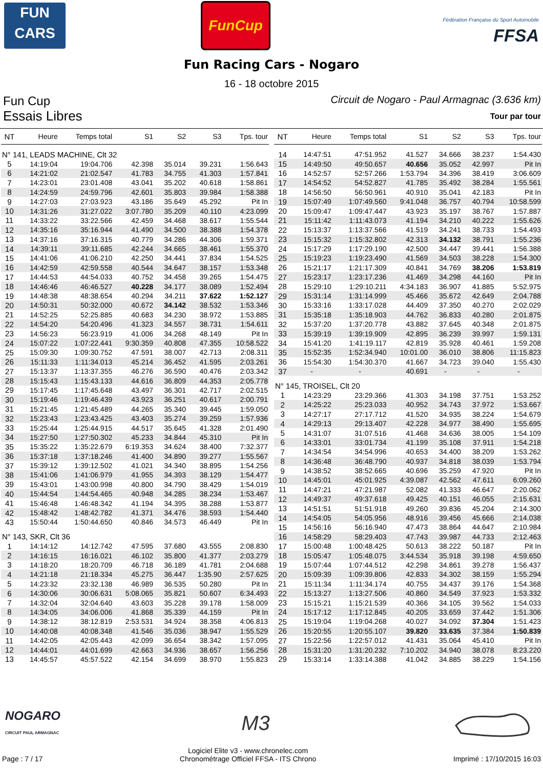FUN
CARS
FunCup
Fédération Française du Sport Automobile FFSA
Fun Racing Cars - Nogaro
16 - 18 octobre 2015
Fun Cup Circuit de Nogaro - Paul Armagnac (3.636 km)
Essais Libres Tour par tour
| NT | Heure | Temps total | S1 | S2 | S3 | Tps. tour |
| --- | --- | --- | --- | --- | --- | --- |
| N° 141, LEADS MACHINE, Clt 32 | | | | | | |
| 5 | 14:19:04 | 19:04.706 | 42.398 | 35.014 | 39.231 | 1:56.643 |
| 6 | 14:21:02 | 21:02.547 | 41.783 | 34.755 | 41.303 | 1:57.841 |
| 7 | 14:23:01 | 23:01.408 | 43.041 | 35.202 | 40.618 | 1:58.861 |
| 8 | 14:24:59 | 24:59.796 | 42.601 | 35.803 | 39.984 | 1:58.388 |
| 9 | 14:27:03 | 27:03.923 | 43.186 | 35.649 | 45.292 | Pit In |
| 10 | 14:31:26 | 31:27.022 | 3:07.780 | 35.209 | 40.110 | 4:23.099 |
| 11 | 14:33:22 | 33:22.566 | 42.459 | 34.468 | 38.617 | 1:55.544 |
| 12 | 14:35:16 | 35:16.944 | 41.490 | 34.500 | 38.388 | 1:54.378 |
| 13 | 14:37:16 | 37:16.315 | 40.779 | 34.286 | 44.306 | 1:59.371 |
| 14 | 14:39:11 | 39:11.685 | 42.244 | 34.665 | 38.461 | 1:55.370 |
| 15 | 14:41:06 | 41:06.210 | 42.250 | 34.441 | 37.834 | 1:54.525 |
| 16 | 14:42:59 | 42:59.558 | 40.544 | 34.647 | 38.157 | 1:53.348 |
| 17 | 14:44:53 | 44:54.033 | 40.752 | 34.458 | 39.265 | 1:54.475 |
| 18 | 14:46:46 | 46:46.527 | 40.228 | 34.177 | 38.089 | 1:52.494 |
| 19 | 14:48:38 | 48:38.654 | 40.294 | 34.211 | 37.622 | 1:52.127 |
| 20 | 14:50:31 | 50:32.000 | 40.672 | 34.142 | 38.532 | 1:53.346 |
| 21 | 14:52:25 | 52:25.885 | 40.683 | 34.230 | 38.972 | 1:53.885 |
| 22 | 14:54:20 | 54:20.496 | 41.323 | 34.557 | 38.731 | 1:54.611 |
| 23 | 14:56:23 | 56:23.919 | 41.006 | 34.268 | 48.149 | Pit In |
| 24 | 15:07:22 | 1:07:22.441 | 9:30.359 | 40.808 | 47.355 | 10:58.522 |
| 25 | 15:09:30 | 1:09:30.752 | 47.591 | 38.007 | 42.713 | 2:08.311 |
| 26 | 15:11:33 | 1:11:34.013 | 45.214 | 36.452 | 41.595 | 2:03.261 |
| 27 | 15:13:37 | 1:13:37.355 | 46.276 | 36.590 | 40.476 | 2:03.342 |
| 28 | 15:15:43 | 1:15:43.133 | 44.616 | 36.809 | 44.353 | 2:05.778 |
| 29 | 15:17:45 | 1:17:45.648 | 43.497 | 36.301 | 42.717 | 2:02.515 |
| 30 | 15:19:46 | 1:19:46.439 | 43.923 | 36.251 | 40.617 | 2:00.791 |
| 31 | 15:21:45 | 1:21:45.489 | 44.265 | 35.340 | 39.445 | 1:59.050 |
| 32 | 15:23:43 | 1:23:43.425 | 43.403 | 35.274 | 39.259 | 1:57.936 |
| 33 | 15:25:44 | 1:25:44.915 | 44.517 | 35.645 | 41.328 | 2:01.490 |
| 34 | 15:27:50 | 1:27:50.302 | 45.233 | 34.844 | 45.310 | Pit In |
| 35 | 15:35:22 | 1:35:22.679 | 6:19.353 | 34.624 | 38.400 | 7:32.377 |
| 36 | 15:37:18 | 1:37:18.246 | 41.400 | 34.890 | 39.277 | 1:55.567 |
| 37 | 15:39:12 | 1:39:12.502 | 41.021 | 34.340 | 38.895 | 1:54.256 |
| 38 | 15:41:06 | 1:41:06.979 | 41.955 | 34.393 | 38.129 | 1:54.477 |
| 39 | 15:43:01 | 1:43:00.998 | 40.800 | 34.790 | 38.429 | 1:54.019 |
| 40 | 15:44:54 | 1:44:54.465 | 40.948 | 34.285 | 38.234 | 1:53.467 |
| 41 | 15:46:48 | 1:46:48.342 | 41.194 | 34.395 | 38.288 | 1:53.877 |
| 42 | 15:48:42 | 1:48:42.782 | 41.371 | 34.476 | 38.593 | 1:54.440 |
| 43 | 15:50:44 | 1:50:44.650 | 40.846 | 34.573 | 46.449 | Pit In |
| N° 143, SKR, Clt 36 | | | | | | |
| 1 | 14:14:12 | 14:12.742 | 47.595 | 37.680 | 43.555 | 2:08.830 |
| 2 | 14:16:15 | 16:16.021 | 46.102 | 35.800 | 41.377 | 2:03.279 |
| 3 | 14:18:20 | 18:20.709 | 46.718 | 36.189 | 41.781 | 2:04.688 |
| 4 | 14:21:18 | 21:18.334 | 45.275 | 36.447 | 1:35.90 | 2:57.625 |
| 5 | 14:23:32 | 23:32.138 | 46.989 | 36.535 | 50.280 | Pit In |
| 6 | 14:30:06 | 30:06.631 | 5:08.065 | 35.821 | 50.607 | 6:34.493 |
| 7 | 14:32:04 | 32:04.640 | 43.603 | 35.228 | 39.178 | 1:58.009 |
| 8 | 14:34:05 | 34:06.006 | 41.868 | 35.339 | 44.159 | Pit In |
| 9 | 14:38:12 | 38:12.819 | 2:53.531 | 34.924 | 38.358 | 4:06.813 |
| 10 | 14:40:08 | 40:08.348 | 41.546 | 35.036 | 38.947 | 1:55.529 |
| 11 | 14:42:05 | 42:05.443 | 42.099 | 36.654 | 38.342 | 1:57.095 |
| 12 | 14:44:01 | 44:01.699 | 42.663 | 34.936 | 38.657 | 1:56.256 |
| 13 | 14:45:57 | 45:57.522 | 42.154 | 34.699 | 38.970 | 1:55.823 |
| NT | Heure | Temps total | S1 | S2 | S3 | Tps. tour |
| --- | --- | --- | --- | --- | --- | --- |
| 14 | 14:47:51 | 47:51.952 | 41.527 | 34.666 | 38.237 | 1:54.430 |
| 15 | 14:49:50 | 49:50.657 | 40.656 | 35.052 | 42.997 | Pit In |
| 16 | 14:52:57 | 52:57.266 | 1:53.794 | 34.396 | 38.419 | 3:06.609 |
| 17 | 14:54:52 | 54:52.827 | 41.785 | 35.492 | 38.284 | 1:55.561 |
| 18 | 14:56:50 | 56:50.961 | 40.910 | 35.041 | 42.183 | Pit In |
| 19 | 15:07:49 | 1:07:49.560 | 9:41.048 | 36.757 | 40.794 | 10:58.599 |
| 20 | 15:09:47 | 1:09:47.447 | 43.923 | 35.197 | 38.767 | 1:57.887 |
| 21 | 15:11:42 | 1:11:43.073 | 41.194 | 34.210 | 40.222 | 1:55.626 |
| 22 | 15:13:37 | 1:13:37.566 | 41.519 | 34.241 | 38.733 | 1:54.493 |
| 23 | 15:15:32 | 1:15:32.802 | 42.313 | 34.132 | 38.791 | 1:55.236 |
| 24 | 15:17:29 | 1:17:29.190 | 42.500 | 34.447 | 39.441 | 1:56.388 |
| 25 | 15:19:23 | 1:19:23.490 | 41.569 | 34.503 | 38.228 | 1:54.300 |
| 26 | 15:21:17 | 1:21:17.309 | 40.841 | 34.769 | 38.206 | 1:53.819 |
| 27 | 15:23:17 | 1:23:17.236 | 41.469 | 34.298 | 44.160 | Pit In |
| 28 | 15:29:10 | 1:29:10.211 | 4:34.183 | 36.907 | 41.885 | 5:52.975 |
| 29 | 15:31:14 | 1:31:14.999 | 45.466 | 35.672 | 42.649 | 2:04.788 |
| 30 | 15:33:16 | 1:33:17.028 | 44.409 | 37.350 | 40.270 | 2:02.029 |
| 31 | 15:35:18 | 1:35:18.903 | 44.762 | 36.833 | 40.280 | 2:01.875 |
| 32 | 15:37:20 | 1:37:20.778 | 43.882 | 37.645 | 40.348 | 2:01.875 |
| 33 | 15:39:19 | 1:39:19.909 | 42.895 | 36.239 | 39.997 | 1:59.131 |
| 34 | 15:41:20 | 1:41:19.117 | 42.819 | 35.928 | 40.461 | 1:59.208 |
| 35 | 15:52:35 | 1:52:34.940 | 10:01.00 | 36.010 | 38.806 | 11:15.823 |
| 36 | 15:54:30 | 1:54:30.370 | 41.667 | 34.723 | 39.040 | 1:55.430 |
| 37 | - | - | 40.691 | - | - | - |
| N° 145, TROISEL, Clt 20 | | | | | | |
| 1 | 14:23:29 | 23:29.366 | 41.303 | 34.198 | 37.751 | 1:53.252 |
| 2 | 14:25:22 | 25:23.033 | 40.952 | 34.743 | 37.972 | 1:53.667 |
| 3 | 14:27:17 | 27:17.712 | 41.520 | 34.935 | 38.224 | 1:54.679 |
| 4 | 14:29:13 | 29:13.407 | 42.228 | 34.977 | 38.490 | 1:55.695 |
| 5 | 14:31:07 | 31:07.516 | 41.468 | 34.636 | 38.005 | 1:54.109 |
| 6 | 14:33:01 | 33:01.734 | 41.199 | 35.108 | 37.911 | 1:54.218 |
| 7 | 14:34:54 | 34:54.996 | 40.653 | 34.400 | 38.209 | 1:53.262 |
| 8 | 14:36:48 | 36:48.790 | 40.937 | 34.818 | 38.039 | 1:53.794 |
| 9 | 14:38:52 | 38:52.665 | 40.696 | 35.259 | 47.920 | Pit In |
| 10 | 14:45:01 | 45:01.925 | 4:39.087 | 42.562 | 47.611 | 6:09.260 |
| 11 | 14:47:21 | 47:21.987 | 52.082 | 41.333 | 46.647 | 2:20.062 |
| 12 | 14:49:37 | 49:37.618 | 49.425 | 40.151 | 46.055 | 2:15.631 |
| 13 | 14:51:51 | 51:51.918 | 49.260 | 39.836 | 45.204 | 2:14.300 |
| 14 | 14:54:05 | 54:05.956 | 48.916 | 39.456 | 45.666 | 2:14.038 |
| 15 | 14:56:16 | 56:16.940 | 47.473 | 38.864 | 44.647 | 2:10.984 |
| 16 | 14:58:29 | 58:29.403 | 47.743 | 39.987 | 44.733 | 2:12.463 |
| 17 | 15:00:48 | 1:00:48.425 | 50.613 | 38.222 | 50.187 | Pit In |
| 18 | 15:05:47 | 1:05:48.075 | 3:44.534 | 35.918 | 39.198 | 4:59.650 |
| 19 | 15:07:44 | 1:07:44.512 | 42.298 | 34.861 | 39.278 | 1:56.437 |
| 20 | 15:09:39 | 1:09:39.806 | 42.833 | 34.302 | 38.159 | 1:55.294 |
| 21 | 15:11:34 | 1:11:34.174 | 40.755 | 34.437 | 39.176 | 1:54.368 |
| 22 | 15:13:27 | 1:13:27.506 | 40.860 | 34.549 | 37.923 | 1:53.332 |
| 23 | 15:15:21 | 1:15:21.539 | 40.366 | 34.105 | 39.562 | 1:54.033 |
| 24 | 15:17:12 | 1:17:12.845 | 40.205 | 33.659 | 37.442 | 1:51.306 |
| 25 | 15:19:04 | 1:19:04.268 | 40.027 | 34.092 | 37.304 | 1:51.423 |
| 26 | 15:20:55 | 1:20:55.107 | 39.820 | 33.635 | 37.384 | 1:50.839 |
| 27 | 15:22:56 | 1:22:57.012 | 41.431 | 35.064 | 45.410 | Pit In |
| 28 | 15:31:20 | 1:31:20.232 | 7:10.202 | 34.940 | 38.078 | 8:23.220 |
| 29 | 15:33:14 | 1:33:14.388 | 41.042 | 34.885 | 38.229 | 1:54.156 |
NOGARO
CIRCUIT PAUL ARMAGNAC
M3
Page : 7 / 17 Logiciel Elite v3 - www.chronelec.com
Chronométrage Officiel FFSA - ITS Chrono Imprimé : 17/10/2015 16:03